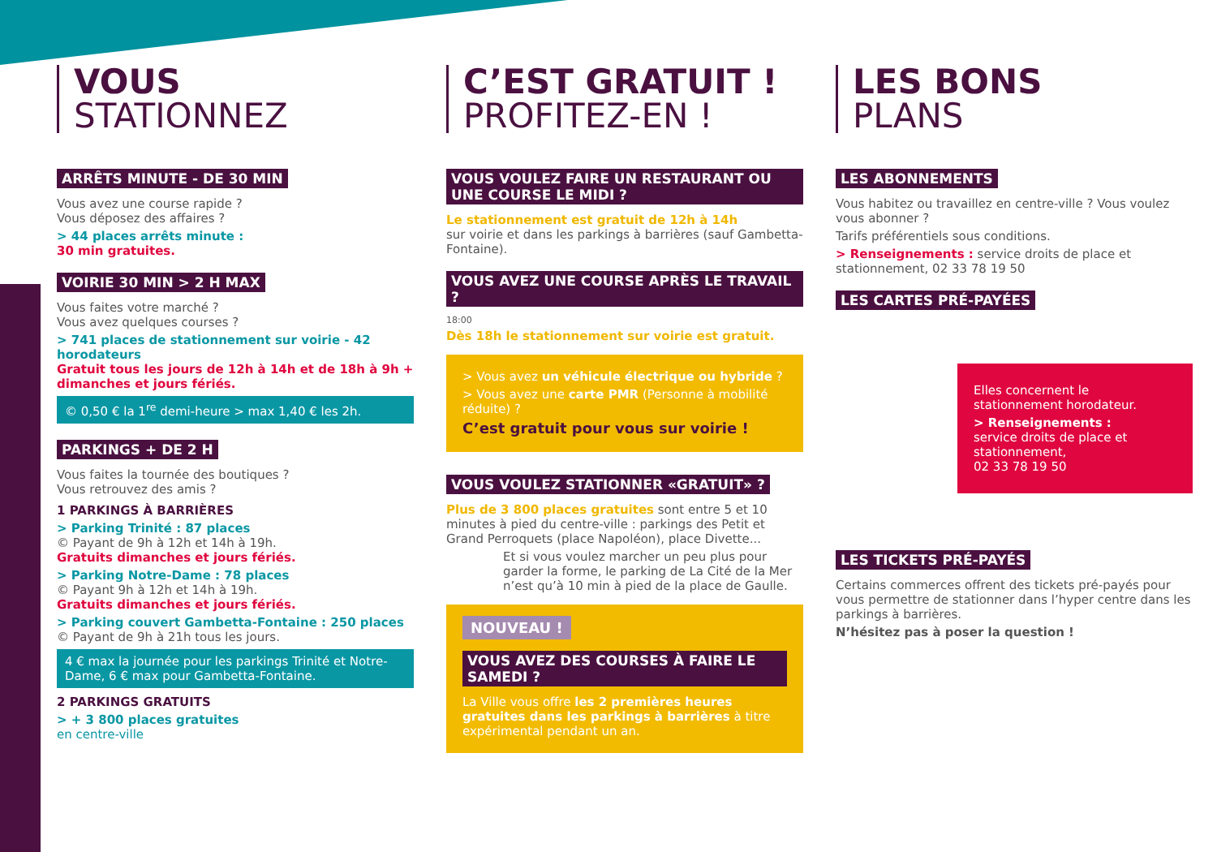VOUS
STATIONNEZ
ARRÊTS MINUTE - DE 30 MIN
Vous avez une course rapide ?
Vous déposez des affaires ?
> 44 places arrêts minute :
30 min gratuites.
VOIRIE 30 MIN > 2 H MAX
Vous faites votre marché ?
Vous avez quelques courses ?
> 741 places de stationnement sur voirie - 42 horodateurs
Gratuit tous les jours de 12h à 14h et de 18h à 9h + dimanches et jours fériés.
© 0,50 € la 1<sup>re</sup> demi-heure > max 1,40 € les 2h.
PARKINGS + DE 2 H
Vous faites la tournée des boutiques ?
Vous retrouvez des amis ?
1 PARKINGS À BARRIÈRES
> Parking Trinité : 87 places
© Payant de 9h à 12h et 14h à 19h.
Gratuits dimanches et jours fériés.
> Parking Notre-Dame : 78 places
© Payant 9h à 12h et 14h à 19h.
Gratuits dimanches et jours fériés.
> Parking couvert Gambetta-Fontaine : 250 places
© Payant de 9h à 21h tous les jours.
4 € max la journée pour les parkings Trinité et Notre-Dame, 6 € max pour Gambetta-Fontaine.
2 PARKINGS GRATUITS
> + 3 800 places gratuites
en centre-ville
C’EST GRATUIT !
PROFITEZ-EN !
VOUS VOULEZ FAIRE UN RESTAURANT OU UNE COURSE LE MIDI ?
Le stationnement est gratuit de 12h à 14h
sur voirie et dans les parkings à barrières (sauf Gambetta-Fontaine).
VOUS AVEZ UNE COURSE APRÈS LE TRAVAIL ?
18:00
Dès 18h le stationnement sur voirie est gratuit.
> Vous avez un véhicule électrique ou hybride ?
> Vous avez une carte PMR (Personne à mobilité réduite) ?
C’est gratuit pour vous sur voirie !
VOUS VOULEZ STATIONNER «GRATUIT» ?
Plus de 3 800 places gratuites sont entre 5 et 10 minutes à pied du centre-ville : parkings des Petit et Grand Perroquets (place Napoléon), place Divette...
Et si vous voulez marcher un peu plus pour garder la forme, le parking de La Cité de la Mer n’est qu’à 10 min à pied de la place de Gaulle.
NOUVEAU !
VOUS AVEZ DES COURSES À FAIRE LE SAMEDI ?
La Ville vous offre les 2 premières heures gratuites dans les parkings à barrières à titre expérimental pendant un an.
LES BONS
PLANS
LES ABONNEMENTS
Vous habitez ou travaillez en centre-ville ? Vous voulez vous abonner ?
Tarifs préférentiels sous conditions.
> Renseignements : service droits de place et stationnement, 02 33 78 19 50
LES CARTES PRÉ-PAYÉES
Elles concernent le stationnement horodateur.
> Renseignements :
service droits de place et stationnement,
02 33 78 19 50
LES TICKETS PRÉ-PAYÉS
Certains commerces offrent des tickets pré-payés pour vous permettre de stationner dans l’hyper centre dans les parkings à barrières.
N’hésitez pas à poser la question !